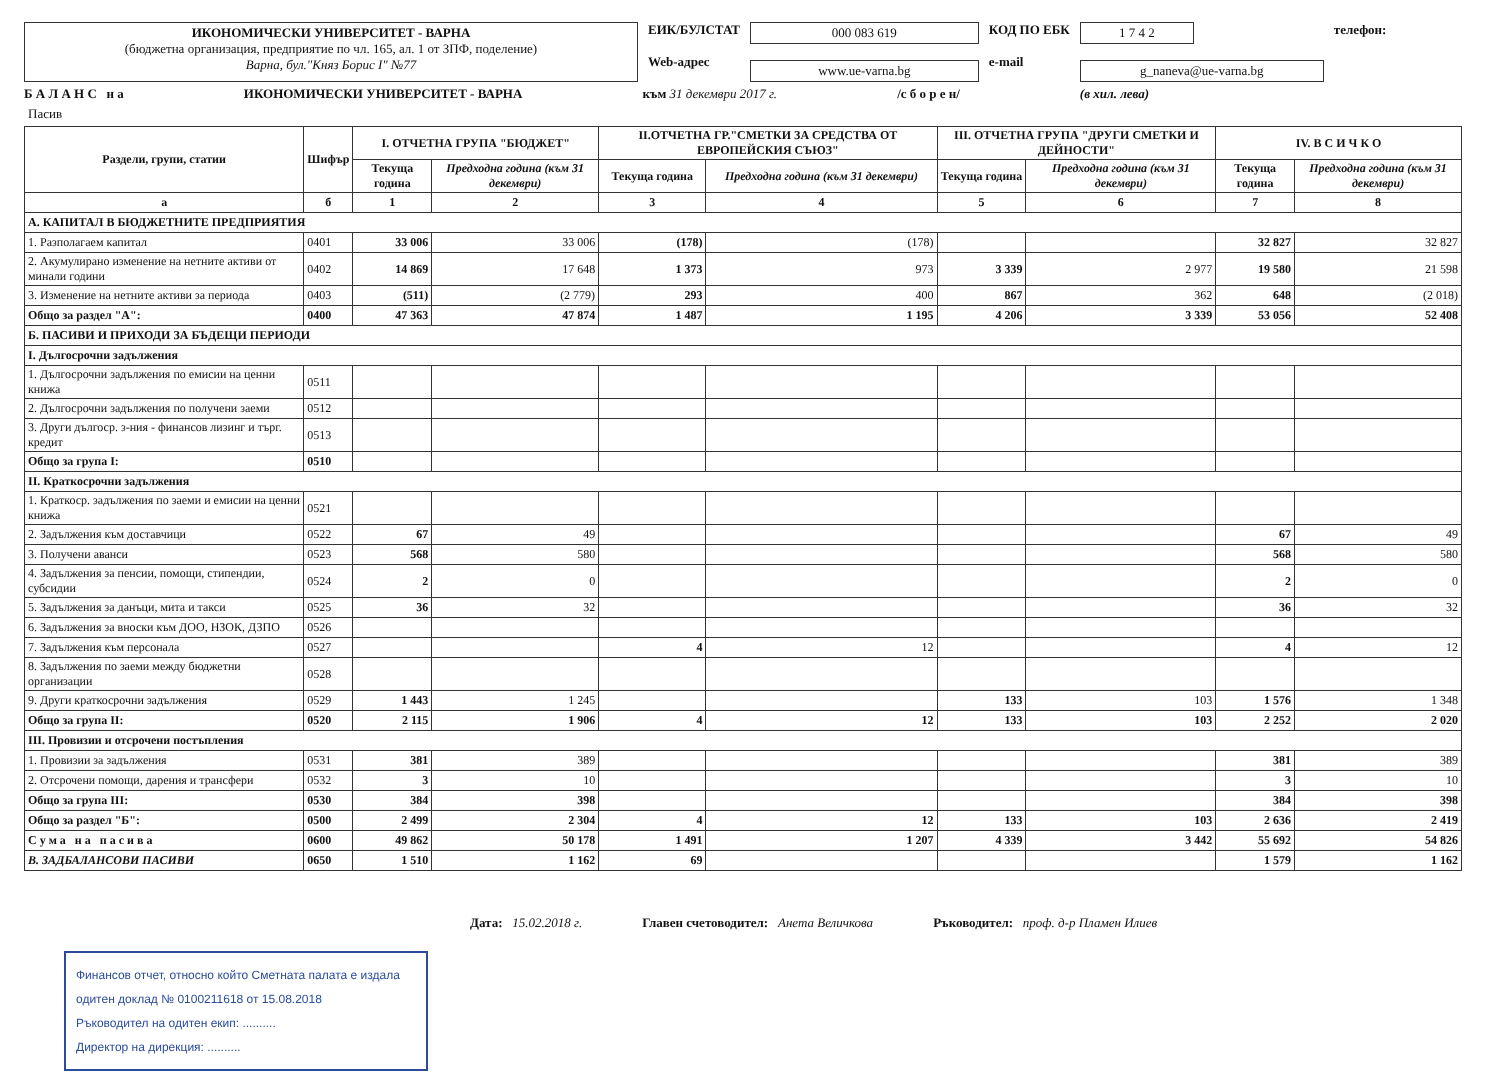ИКОНОМИЧЕСКИ УНИВЕРСИТЕТ - ВАРНА
(бюджетна организация, предприятие по чл. 165, ал. 1 от ЗПФ, поделение)
Варна, бул."Княз Борис I" №77
ЕИК/БУЛСТАТ
Web-адрес
000 083 619
www.ue-varna.bg
КОД ПО ЕБК
e-mail
1 7 4 2
g_naneva@ue-varna.bg
телефон:
Б А Л А Н С н а ИКОНОМИЧЕСКИ УНИВЕРСИТЕТ - ВАРНА към 31 декември 2017 г. /с б о р е н/ (в хил. лева)
Пасив
| Раздели, групи, статии | Шифър | I. ОТЧЕТНА ГРУПА "БЮДЖЕТ" | | II.ОТЧЕТНА ГР."СМЕТКИ ЗА СРЕДСТВА ОТ ЕВРОПЕЙСКИЯ СЪЮЗ" | | III. ОТЧЕТНА ГРУПА "ДРУГИ СМЕТКИ И ДЕЙНОСТИ" | | IV. В С И Ч К О | |
| --- | --- | --- | --- | --- | --- | --- | --- | --- | --- |
| | | Текуща година | Предходна година (към 31 декември) | Текуща година | Предходна година (към 31 декември) | Текуща година | Предходна година (към 31 декември) | Текуща година | Предходна година (към 31 декември) |
| а | б | 1 | 2 | 3 | 4 | 5 | 6 | 7 | 8 |
| А. КАПИТАЛ В БЮДЖЕТНИТЕ ПРЕДПРИЯТИЯ | | | | | | | | | |
| 1. Разполагаем капитал | 0401 | 33 006 | 33 006 | (178) | (178) | | | 32 827 | 32 827 |
| 2. Акумулирано изменение на нетните активи от минали години | 0402 | 14 869 | 17 648 | 1 373 | 973 | 3 339 | 2 977 | 19 580 | 21 598 |
| 3. Изменение на нетните активи за периода | 0403 | (511) | (2 779) | 293 | 400 | 867 | 362 | 648 | (2 018) |
| Общо за раздел "А": | 0400 | 47 363 | 47 874 | 1 487 | 1 195 | 4 206 | 3 339 | 53 056 | 52 408 |
| Б. ПАСИВИ И ПРИХОДИ ЗА БЪДЕЩИ ПЕРИОДИ | | | | | | | | | |
| I. Дългосрочни задължения | | | | | | | | | |
| 1. Дългосрочни задължения по емисии на ценни книжа | 0511 | | | | | | | | |
| 2. Дългосрочни задължения по получени заеми | 0512 | | | | | | | | |
| 3. Други дългоср. з-ния - финансов лизинг и търг. кредит | 0513 | | | | | | | | |
| Общо за група I: | 0510 | | | | | | | | |
| II. Краткосрочни задължения | | | | | | | | | |
| 1. Краткоср. задължения по заеми и емисии на ценни книжа | 0521 | | | | | | | | |
| 2. Задължения към доставчици | 0522 | 67 | 49 | | | | | 67 | 49 |
| 3. Получени аванси | 0523 | 568 | 580 | | | | | 568 | 580 |
| 4. Задължения за пенсии, помощи, стипендии, субсидии | 0524 | 2 | 0 | | | | | 2 | 0 |
| 5. Задължения за данъци, мита и такси | 0525 | 36 | 32 | | | | | 36 | 32 |
| 6. Задължения за вноски към ДОО, НЗОК, ДЗПО | 0526 | | | | | | | | |
| 7. Задължения към персонала | 0527 | | | 4 | 12 | | | 4 | 12 |
| 8. Задължения по заеми между бюджетни организации | 0528 | | | | | | | | |
| 9. Други краткосрочни задължения | 0529 | 1 443 | 1 245 | | | 133 | 103 | 1 576 | 1 348 |
| Общо за група II: | 0520 | 2 115 | 1 906 | 4 | 12 | 133 | 103 | 2 252 | 2 020 |
| III. Провизии и отсрочени постъпления | | | | | | | | | |
| 1. Провизии за задължения | 0531 | 381 | 389 | | | | | 381 | 389 |
| 2. Отсрочени помощи, дарения и трансфери | 0532 | 3 | 10 | | | | | 3 | 10 |
| Общо за група III: | 0530 | 384 | 398 | | | | | 384 | 398 |
| Общо за раздел "Б": | 0500 | 2 499 | 2 304 | 4 | 12 | 133 | 103 | 2 636 | 2 419 |
| С у м а н а п а с и в а | 0600 | 49 862 | 50 178 | 1 491 | 1 207 | 4 339 | 3 442 | 55 692 | 54 826 |
| В. ЗАДБАЛАНСОВИ ПАСИВИ | 0650 | 1 510 | 1 162 | 69 | | | | 1 579 | 1 162 |
Дата: 15.02.2018 г. Главен счетоводител: Анета Величкова Ръководител: проф. д-р Пламен Илиев
Финансов отчет, относно който Сметната палата е издала одитен доклад № 0100211618 от 15.08.2018
Ръководител на одитен екип: ..........
Директор на дирекция: ..........